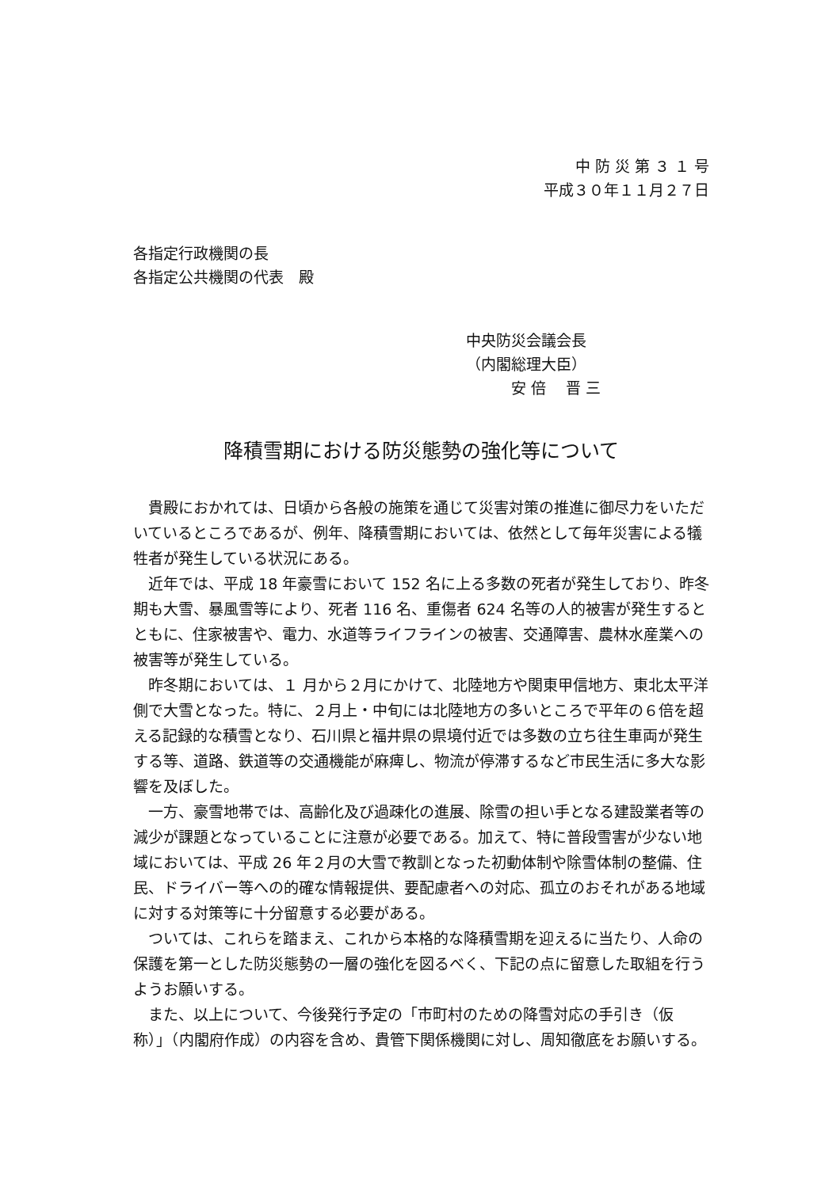中 防 災 第 ３ １ 号
平成３０年１１月２７日
各指定行政機関の長
各指定公共機関の代表　殿
中央防災会議会長
（内閣総理大臣）
　　　安 倍　 晋 三
降積雪期における防災態勢の強化等について
貴殿におかれては、日頃から各般の施策を通じて災害対策の推進に御尽力をいただいているところであるが、例年、降積雪期においては、依然として毎年災害による犠牲者が発生している状況にある。
近年では、平成 18 年豪雪において 152 名に上る多数の死者が発生しており、昨冬期も大雪、暴風雪等により、死者 116 名、重傷者 624 名等の人的被害が発生するとともに、住家被害や、電力、水道等ライフラインの被害、交通障害、農林水産業への被害等が発生している。
昨冬期においては、１ 月から２月にかけて、北陸地方や関東甲信地方、東北太平洋側で大雪となった。特に、２月上・中旬には北陸地方の多いところで平年の６倍を超える記録的な積雪となり、石川県と福井県の県境付近では多数の立ち往生車両が発生する等、道路、鉄道等の交通機能が麻痺し、物流が停滞するなど市民生活に多大な影響を及ぼした。
一方、豪雪地帯では、高齢化及び過疎化の進展、除雪の担い手となる建設業者等の減少が課題となっていることに注意が必要である。加えて、特に普段雪害が少ない地域においては、平成 26 年２月の大雪で教訓となった初動体制や除雪体制の整備、住民、ドライバー等への的確な情報提供、要配慮者への対応、孤立のおそれがある地域に対する対策等に十分留意する必要がある。
ついては、これらを踏まえ、これから本格的な降積雪期を迎えるに当たり、人命の保護を第一とした防災態勢の一層の強化を図るべく、下記の点に留意した取組を行うようお願いする。
また、以上について、今後発行予定の「市町村のための降雪対応の手引き（仮称）」（内閣府作成）の内容を含め、貴管下関係機関に対し、周知徹底をお願いする。